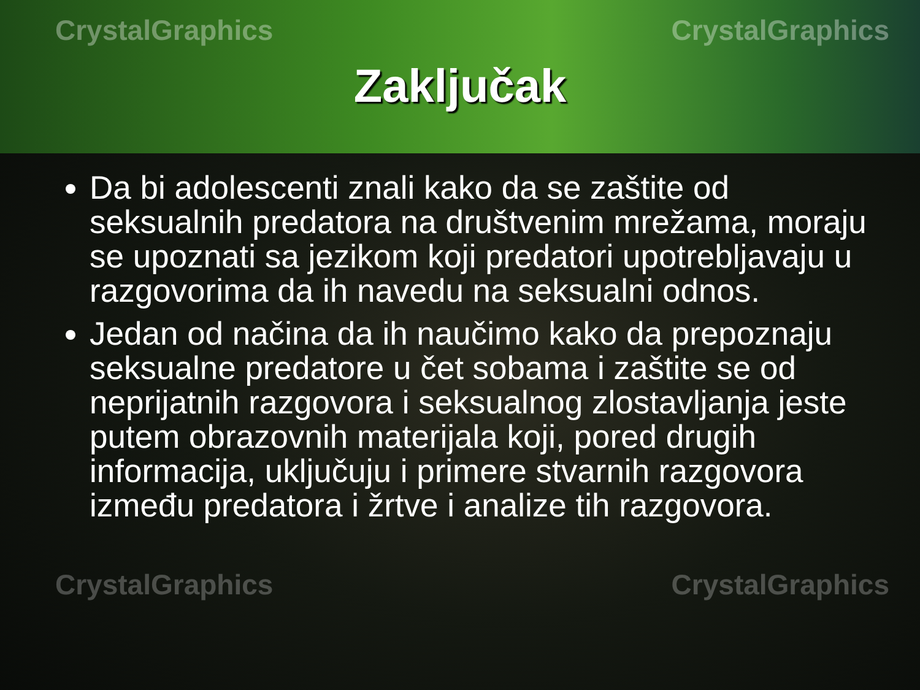CrystalGraphics CrystalGraphics
Zaključak
Da bi adolescenti znali kako da se zaštite od seksualnih predatora na društvenim mrežama, moraju se upoznati sa jezikom koji predatori upotrebljavaju u razgovorima da ih navedu na seksualni odnos.
Jedan od načina da ih naučimo kako da prepoznaju seksualne predatore u čet sobama i zaštite se od neprijatnih razgovora i seksualnog zlostavljanja jeste putem obrazovnih materijala koji, pored drugih informacija, uključuju i primere stvarnih razgovora između predatora i žrtve i analize tih razgovora.
CrystalGraphics CrystalGraphics